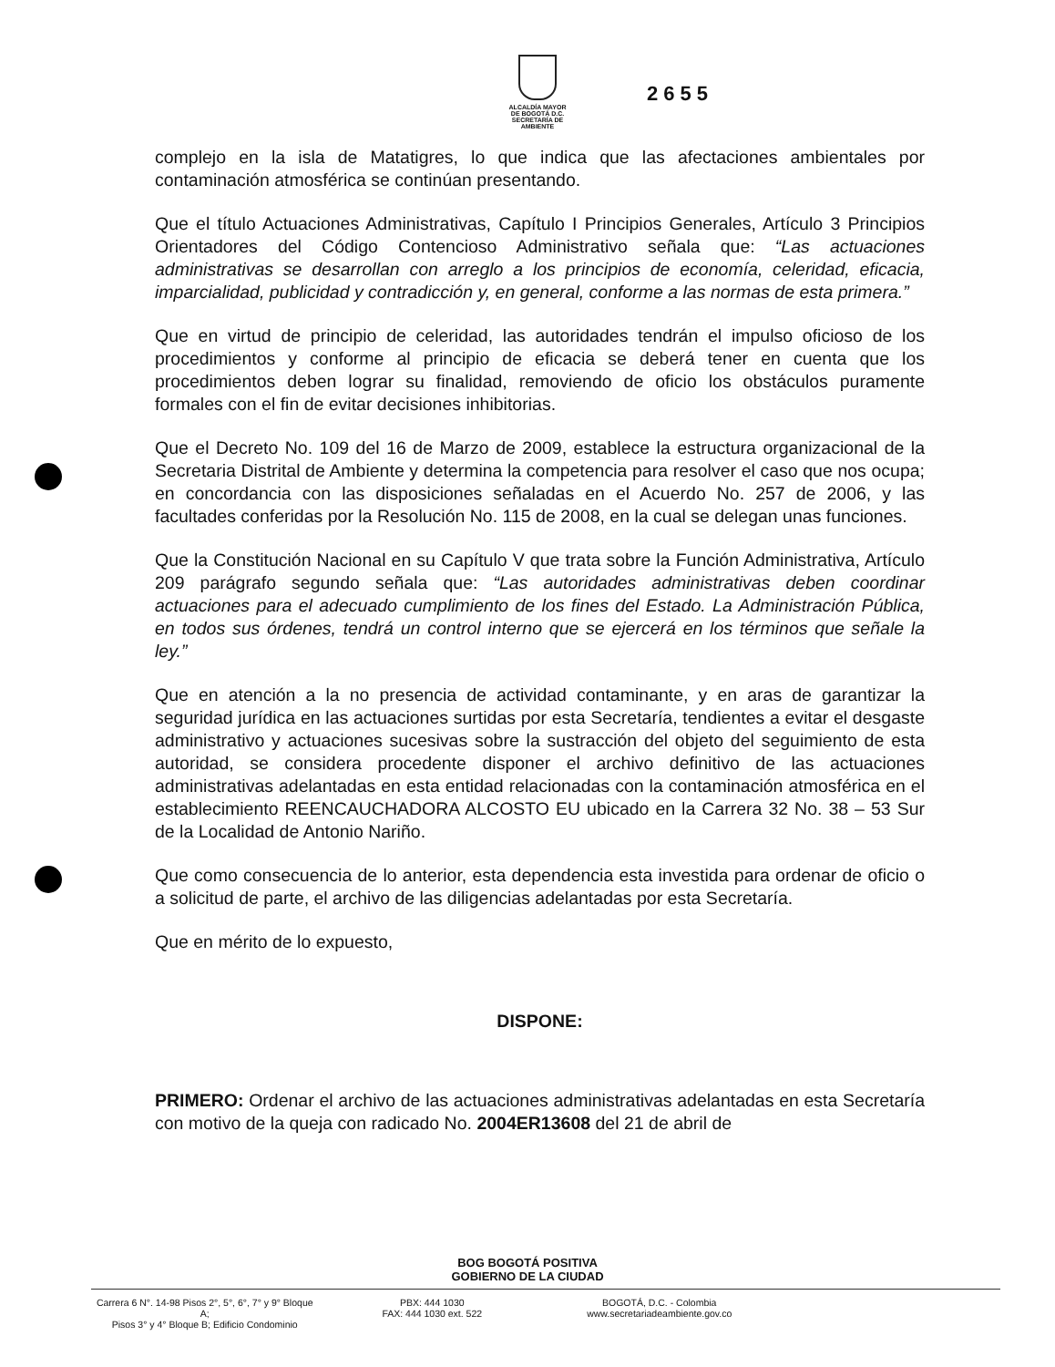ALCALDÍA MAYOR
DE BOGOTÁ D.C.
SECRETARÍA DE AMBIENTE
2655
complejo en la isla de Matatigres, lo que indica que las afectaciones ambientales por contaminación atmosférica se continúan presentando.
Que el título Actuaciones Administrativas, Capítulo I Principios Generales, Artículo 3 Principios Orientadores del Código Contencioso Administrativo señala que: “Las actuaciones administrativas se desarrollan con arreglo a los principios de economía, celeridad, eficacia, imparcialidad, publicidad y contradicción y, en general, conforme a las normas de esta primera.”
Que en virtud de principio de celeridad, las autoridades tendrán el impulso oficioso de los procedimientos y conforme al principio de eficacia se deberá tener en cuenta que los procedimientos deben lograr su finalidad, removiendo de oficio los obstáculos puramente formales con el fin de evitar decisiones inhibitorias.
Que el Decreto No. 109 del 16 de Marzo de 2009, establece la estructura organizacional de la Secretaria Distrital de Ambiente y determina la competencia para resolver el caso que nos ocupa; en concordancia con las disposiciones señaladas en el Acuerdo No. 257 de 2006, y las facultades conferidas por la Resolución No. 115 de 2008, en la cual se delegan unas funciones.
Que la Constitución Nacional en su Capítulo V que trata sobre la Función Administrativa, Artículo 209 parágrafo segundo señala que: “Las autoridades administrativas deben coordinar actuaciones para el adecuado cumplimiento de los fines del Estado. La Administración Pública, en todos sus órdenes, tendrá un control interno que se ejercerá en los términos que señale la ley.”
Que en atención a la no presencia de actividad contaminante, y en aras de garantizar la seguridad jurídica en las actuaciones surtidas por esta Secretaría, tendientes a evitar el desgaste administrativo y actuaciones sucesivas sobre la sustracción del objeto del seguimiento de esta autoridad, se considera procedente disponer el archivo definitivo de las actuaciones administrativas adelantadas en esta entidad relacionadas con la contaminación atmosférica en el establecimiento REENCAUCHADORA ALCOSTO EU ubicado en la Carrera 32 No. 38 – 53 Sur de la Localidad de Antonio Nariño.
Que como consecuencia de lo anterior, esta dependencia esta investida para ordenar de oficio o a solicitud de parte, el archivo de las diligencias adelantadas por esta Secretaría.
Que en mérito de lo expuesto,
DISPONE:
PRIMERO: Ordenar el archivo de las actuaciones administrativas adelantadas en esta Secretaría con motivo de la queja con radicado No. 2004ER13608 del 21 de abril de
BOG BOGOTÁ POSITIVA
GOBIERNO DE LA CIUDAD
Carrera 6 N°. 14-98 Pisos 2°, 5°, 6°, 7° y 9° Bloque A;
Pisos 3° y 4° Bloque B; Edificio Condominio
PBX: 444 1030
FAX: 444 1030 ext. 522
BOGOTÁ, D.C. - Colombia
www.secretariadeambiente.gov.co